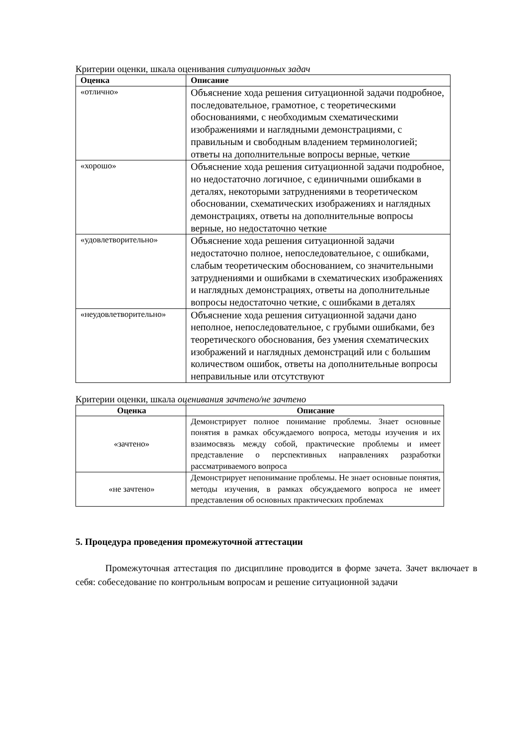Критерии оценки, шкала оценивания ситуационных задач
| Оценка | Описание |
| --- | --- |
| «отлично» | Объяснение хода решения ситуационной задачи подробное, последовательное, грамотное, с теоретическими обоснованиями, с необходимым схематическими изображениями и наглядными демонстрациями, с правильным и свободным владением терминологией; ответы на дополнительные вопросы верные, четкие |
| «хорошо» | Объяснение хода решения ситуационной задачи подробное, но недостаточно логичное, с единичными ошибками в деталях, некоторыми затруднениями в теоретическом обосновании, схематических изображениях и наглядных демонстрациях, ответы на дополнительные вопросы верные, но недостаточно четкие |
| «удовлетворительно» | Объяснение хода решения ситуационной задачи недостаточно полное, непоследовательное, с ошибками, слабым теоретическим обоснованием, со значительными затруднениями и ошибками в схематических изображениях и наглядных демонстрациях, ответы на дополнительные вопросы недостаточно четкие, с ошибками в деталях |
| «неудовлетворительно» | Объяснение хода решения ситуационной задачи дано неполное, непоследовательное, с грубыми ошибками, без теоретического обоснования, без умения схематических изображений и наглядных демонстраций или с большим количеством ошибок, ответы на дополнительные вопросы неправильные или отсутствуют |
Критерии оценки, шкала оценивания зачтено/не зачтено
| Оценка | Описание |
| --- | --- |
| «зачтено» | Демонстрирует полное понимание проблемы. Знает основные понятия в рамках обсуждаемого вопроса, методы изучения и их взаимосвязь между собой, практические проблемы и имеет представление о перспективных направлениях разработки рассматриваемого вопроса |
| «не зачтено» | Демонстрирует непонимание проблемы. Не знает основные понятия, методы изучения, в рамках обсуждаемого вопроса не имеет представления об основных практических проблемах |
5. Процедура проведения промежуточной аттестации
Промежуточная аттестация по дисциплине проводится в форме зачета. Зачет включает в себя: собеседование по контрольным вопросам и решение ситуационной задачи